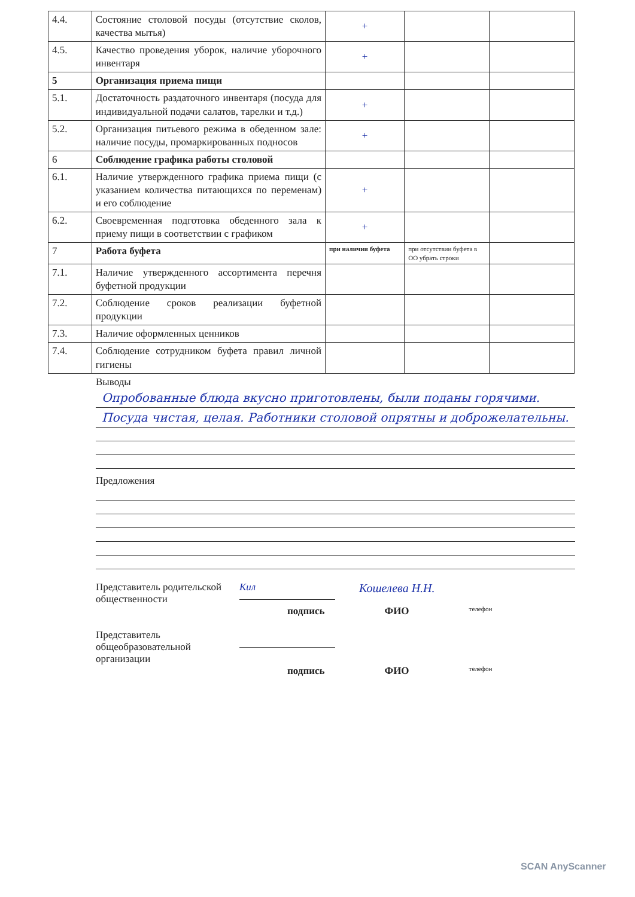| 4.4. | Состояние столовой посуды (отсутствие сколов, качества мытья) | + | | |
| 4.5. | Качество проведения уборок, наличие уборочного инвентаря | + | | |
| 5 | Организация приема пищи | | | |
| 5.1. | Достаточность раздаточного инвентаря (посуда для индивидуальной подачи салатов, тарелки и т.д.) | + | | |
| 5.2. | Организация питьевого режима в обеденном зале: наличие посуды, промаркированных подносов | + | | |
| 6 | Соблюдение графика работы столовой | | | |
| 6.1. | Наличие утвержденного графика приема пищи (с указанием количества питающихся по переменам) и его соблюдение | + | | |
| 6.2. | Своевременная подготовка обеденного зала к приему пищи в соответствии с графиком | + | | |
| 7 | Работа буфета | при наличии буфета | при отсутствии буфета в ОО убрать строки | |
| 7.1. | Наличие утвержденного ассортимента перечня буфетной продукции | | | |
| 7.2. | Соблюдение сроков реализации буфетной продукции | | | |
| 7.3. | Наличие оформленных ценников | | | |
| 7.4. | Соблюдение сотрудником буфета правил личной гигиены | | | |
Выводы
Опробованные блюда вкусно приготовлены, были поданы горячими.
Посуда чистая, целая. Работники столовой опрятны и доброжелательны.
Предложения
Представитель родительской общественности
Кил
Кошелева Н.Н.
подпись ФИО телефон
Представитель общеобразовательной организации
подпись ФИО телефон
SCAN AnyScanner